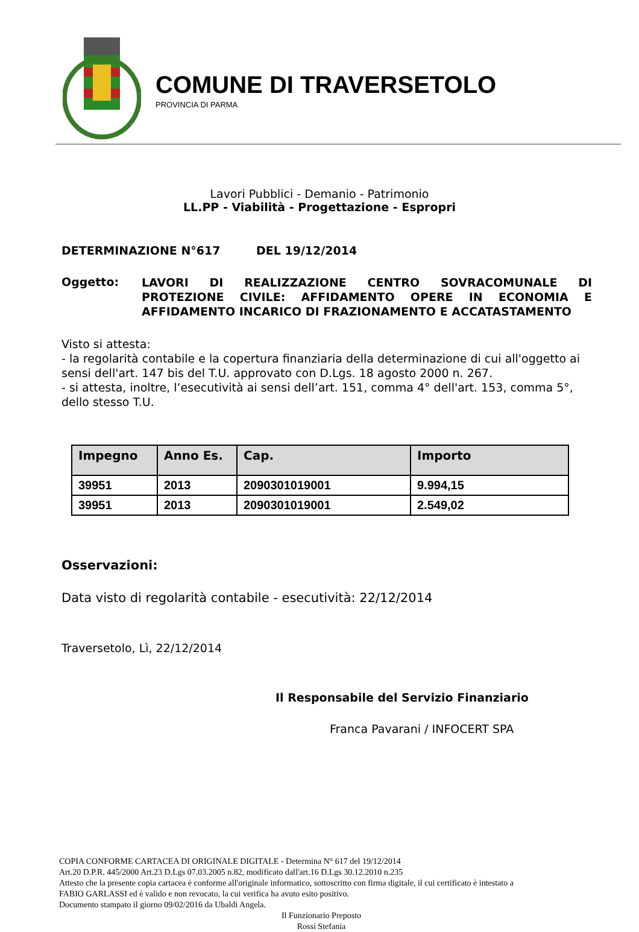COMUNE DI TRAVERSETOLO
PROVINCIA DI PARMA
Lavori Pubblici - Demanio - Patrimonio
LL.PP - Viabilità - Progettazione - Espropri
DETERMINAZIONE N°617 DEL 19/12/2014
Oggetto: LAVORI DI REALIZZAZIONE CENTRO SOVRACOMUNALE DI PROTEZIONE CIVILE: AFFIDAMENTO OPERE IN ECONOMIA E AFFIDAMENTO INCARICO DI FRAZIONAMENTO E ACCATASTAMENTO
Visto si attesta:
- la regolarità contabile e la copertura finanziaria della determinazione di cui all'oggetto ai sensi dell'art. 147 bis del T.U. approvato con D.Lgs. 18 agosto 2000 n. 267.
- si attesta, inoltre, l’esecutività ai sensi dell’art. 151, comma 4° dell'art. 153, comma 5°, dello stesso T.U.
| Impegno | Anno Es. | Cap. | Importo |
| --- | --- | --- | --- |
| 39951 | 2013 | 2090301019001 | 9.994,15 |
| 39951 | 2013 | 2090301019001 | 2.549,02 |
Osservazioni:
Data visto di regolarità contabile - esecutività: 22/12/2014
Traversetolo, Lì, 22/12/2014
Il Responsabile del Servizio Finanziario
Franca Pavarani / INFOCERT SPA
COPIA CONFORME CARTACEA DI ORIGINALE DIGITALE - Determina N° 617 del 19/12/2014
Art.20 D.P.R. 445/2000 Art.23 D.Lgs 07.03.2005 n.82, modificato dall'art.16 D.Lgs 30.12.2010 n.235
Attesto che la presente copia cartacea è conforme all'originale informatico, sottoscritto con firma digitale, il cui certificato è intestato a
FABIO GARLASSI ed è valido e non revocato, la cui verifica ha avuto esito positivo.
Documento stampato il giorno 09/02/2016 da Ubaldi Angela.
Il Funzionario Preposto
Rossi Stefania